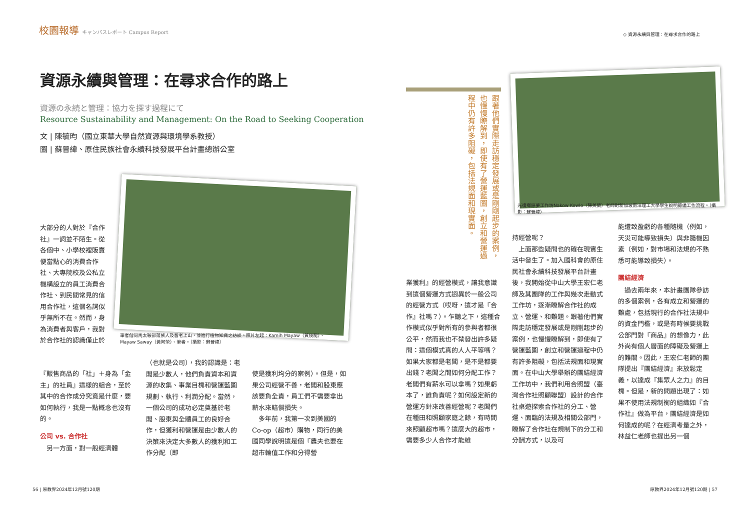校園報導 キャンパスレポート Campus Report
資源永續與管理：在尋求合作的路上
資源の永続と管理：協力を探す過程にて
Resource Sustainability and Management: On the Road to Seeking Cooperation
文 | 陳毓昀（國立東華大學自然資源與環境學系教授）
圖 | 蘇晉緯、原住民族社會永續科技發展平台計畫總辦公室
筆者偕同馬太鞍部落族人及耆老上山，並進行植物知識之訪談。照片左起：Kamih Mayaw（黃俊龍）、Mayaw Saway（黃阿榮）、筆者。（攝影：蘇晉緯）
大部分的人對於『合作社』一詞並不陌生。從各個中、小學校裡販賣便當點心的消費合作社、大專院校及公私立機構設立的員工消費合作社、到民間常見的信用合作社，這個名詞似乎無所不在。然而，身為消費者與客戶，我對於合作社的認識僅止於
『販售商品的「社」＋身為「金主」的社員』這樣的組合，至於其中的合作成分究竟是什麼，要如何執行，我是一點概念也沒有的。
公司 vs. 合作社
　另一方面，對一般經濟體
（也就是公司），我的認識是：老闆是少數人，他們負責資本和資源的收集、事業目標和營運藍圖規劃、執行、利潤分配。當然，一個公司的成功必定奠基於老闆、股東與全體員工的良好合作，但獲利和營運是由少數人的決策來決定大多數人的獲利和工作分配（即
使是獲利均分的案例）。但是，如果公司經營不善，老闆和股東應該要負全責，員工們不需要拿出薪水來賠償損失。
　多年前，我第一次到美國的Co-op（超市）購物，同行的美國同學說明這是個『農夫也要在超市輪值工作和分得營
56 | 原教界2024年12月號120期
◇ 資源永續與管理：在尋求合作的路上
跟著他們實際走訪穩定發展或是剛剛起步的案例，也慢慢瞭解到，即使有了營運藍圖，創立和營運過程中仍有許多阻礙，包括法規面和現實面。
光復鄉原夢工作坊Nakow Kowlo（陳美蘭）老師對新加坡南洋理工大學學生說明藤編工作流程。（攝影：蘇晉緯）
業獲利』的經營模式，讓我意識到這個營運方式迥異於一般公司的經營方式（哎呀，這才是『合作』社嗎？）。乍聽之下，這種合作模式似乎對所有的參與者都很公平，然而我也不禁發出許多疑問：這個模式真的人人平等嗎？如果大家都是老闆，是不是都要出錢？老闆之間如何分配工作？老闆們有薪水可以拿嗎？如果虧本了，誰負責呢？如何設定新的營運方針來改善經營呢？老闆們在種田和照顧家庭之餘，有時間來照顧超市嗎？這麼大的超市，需要多少人合作才能維
持經營呢？
　上面那些疑問也的確在現實生活中發生了。加入國科會的原住民社會永續科技發展平台計畫後，我開始從中山大學王宏仁老師及其團隊的工作與幾次走動式工作坊，逐漸瞭解合作社的成立、營運、和難題。跟著他們實際走訪穩定發展或是剛剛起步的案例，也慢慢瞭解到，即使有了營運藍圖，創立和營運過程中仍有許多阻礙，包括法規面和現實面。在中山大學舉辦的團結經濟工作坊中，我們利用合照盟（臺灣合作社照顧聯盟）設計的合作社桌遊探索合作社的分工、營運、面臨的法規及相關公部門，瞭解了合作社在規制下的分工和分酬方式，以及可
能遭致盈虧的各種隨機（例如，天災可能導致損失）與非隨機因素（例如，對市場和法規的不熟悉可能導致損失）。
團結經濟
　過去兩年來，本計畫團隊參訪的多個案例，各有成立和營運的難處，包括現行的合作社法規中的資金門檻，或是有時候要挑戰公部門對『商品』的想像力，此外尚有個人層面的障礙及營運上的難關。因此，王宏仁老師的團隊提出『團結經濟』來放鬆定義，以達成『集眾人之力』的目標。但是，新的問題出現了：如果不使用法規制衡的組織如『合作社』做為平台，團結經濟是如何達成的呢？在經濟考量之外，林益仁老師也提出另一個
原教界2024年12月號120期 | 57